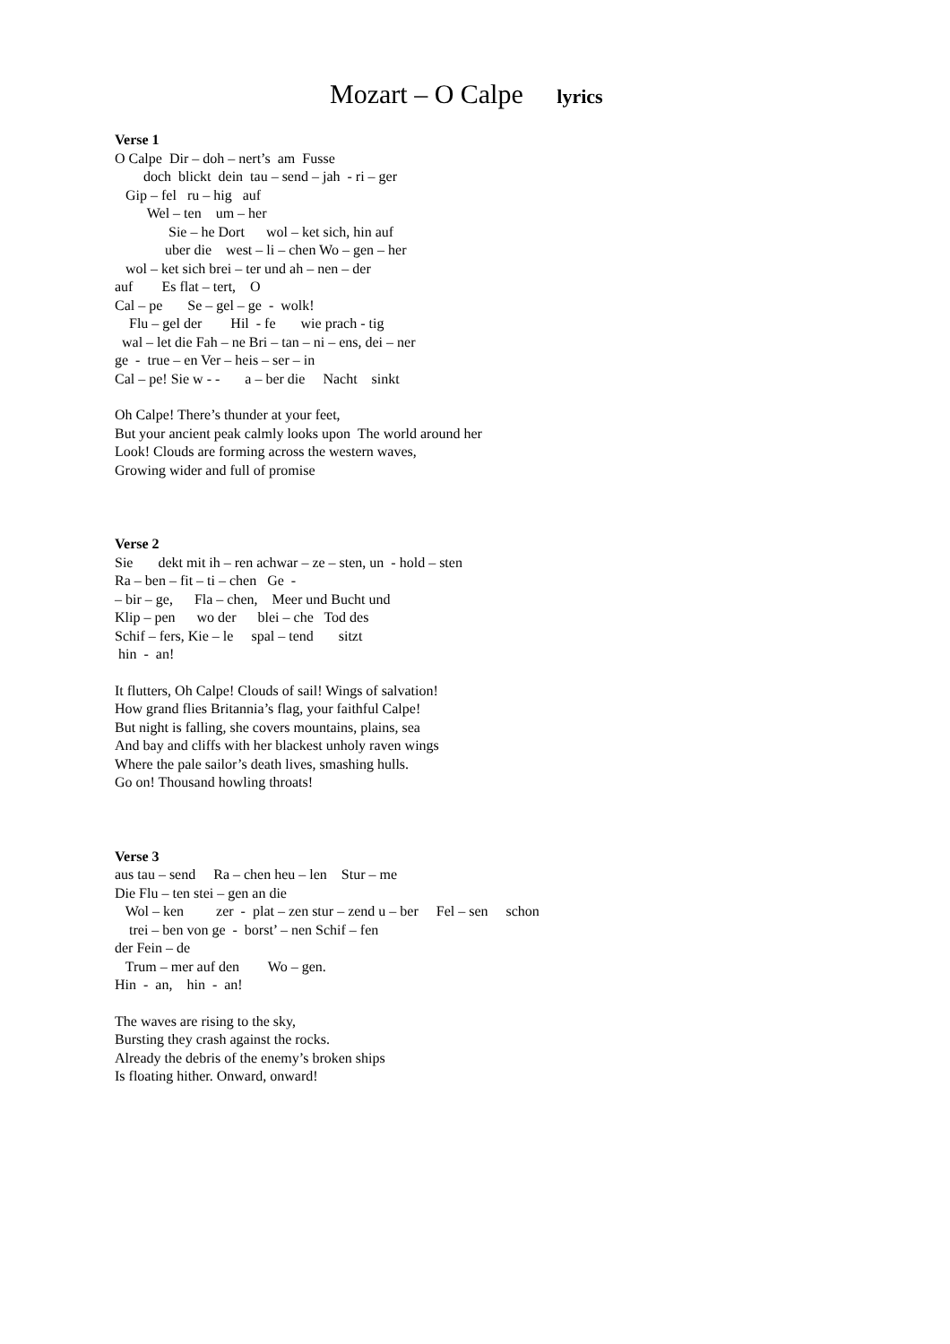Mozart – O Calpe lyrics
Verse 1 O Calpe Dir – doh – nert’s am Fusse doch blickt dein tau – send – jah - ri – ger Gip – fel ru – hig auf Wel – ten um – her Sie – he Dort wol – ket sich, hin auf uber die west – li – chen Wo – gen – her wol – ket sich brei – ter und ah – nen – der auf Es flat – tert, O Cal – pe Se – gel – ge - wolk! Flu – gel der Hil - fe wie prach - tig wal – let die Fah – ne Bri – tan – ni – ens, dei – ner ge - true – en Ver – heis – ser – in Cal – pe! Sie w - - a – ber die Nacht sinkt
Oh Calpe! There’s thunder at your feet, But your ancient peak calmly looks upon The world around her Look! Clouds are forming across the western waves, Growing wider and full of promise
Verse 2 Sie dekt mit ih – ren achwar – ze – sten, un - hold – sten Ra – ben – fit – ti – chen Ge - – bir – ge, Fla – chen, Meer und Bucht und Klip – pen wo der blei – che Tod des Schif – fers, Kie – le spal – tend sitzt hin - an!
It flutters, Oh Calpe! Clouds of sail! Wings of salvation! How grand flies Britannia’s flag, your faithful Calpe! But night is falling, she covers mountains, plains, sea And bay and cliffs with her blackest unholy raven wings Where the pale sailor’s death lives, smashing hulls. Go on! Thousand howling throats!
Verse 3 aus tau – send Ra – chen heu – len Stur – me Die Flu – ten stei – gen an die Wol – ken zer - plat – zen stur – zend u – ber Fel – sen schon trei – ben von ge - borst’ – nen Schif – fen der Fein – de Trum – mer auf den Wo – gen. Hin - an, hin - an!
The waves are rising to the sky, Bursting they crash against the rocks. Already the debris of the enemy’s broken ships Is floating hither. Onward, onward!